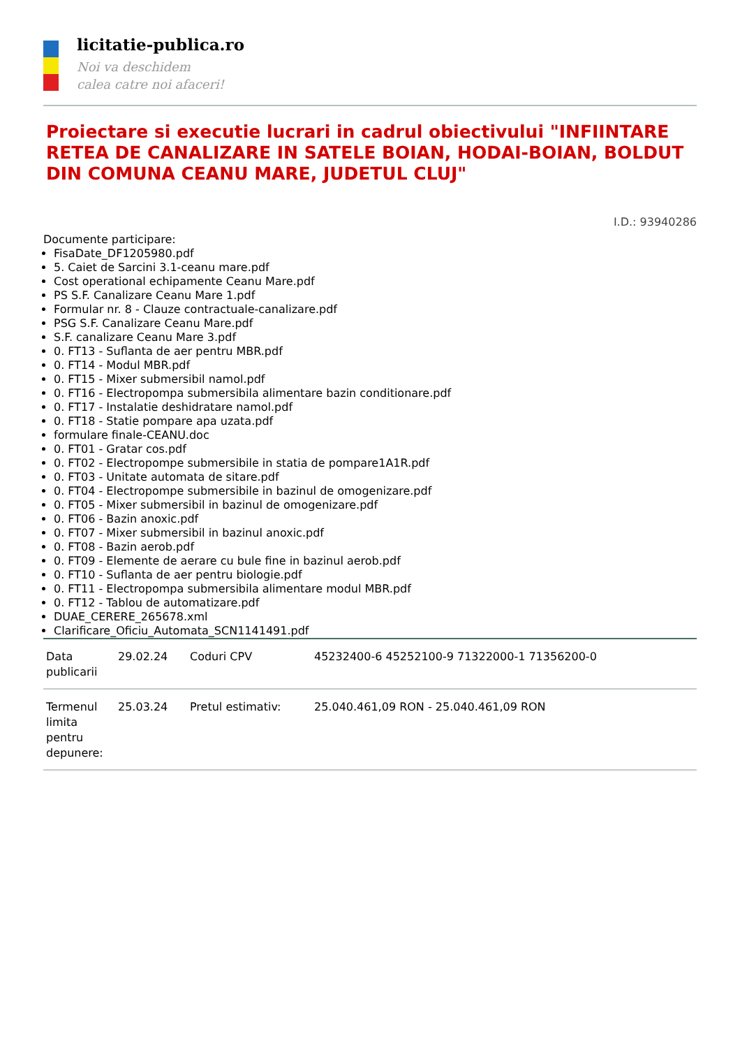licitatie-publica.ro
Noi va deschidem
calea catre noi afaceri!
Proiectare si executie lucrari in cadrul obiectivului "INFIINTARE RETEA DE CANALIZARE IN SATELE BOIAN, HODAI-BOIAN, BOLDUT DIN COMUNA CEANU MARE, JUDETUL CLUJ"
I.D.: 93940286
Documente participare:
FisaDate_DF1205980.pdf
5. Caiet de Sarcini 3.1-ceanu mare.pdf
Cost operational echipamente Ceanu Mare.pdf
PS S.F. Canalizare Ceanu Mare 1.pdf
Formular nr. 8 - Clauze contractuale-canalizare.pdf
PSG S.F. Canalizare Ceanu Mare.pdf
S.F. canalizare Ceanu Mare 3.pdf
0. FT13 - Suflanta de aer pentru MBR.pdf
0. FT14 - Modul MBR.pdf
0. FT15 - Mixer submersibil namol.pdf
0. FT16 - Electropompa submersibila alimentare bazin conditionare.pdf
0. FT17 - Instalatie deshidratare namol.pdf
0. FT18 - Statie pompare apa uzata.pdf
formulare finale-CEANU.doc
0. FT01 - Gratar cos.pdf
0. FT02 - Electropompe submersibile in statia de pompare1A1R.pdf
0. FT03 - Unitate automata de sitare.pdf
0. FT04 - Electropompe submersibile in bazinul de omogenizare.pdf
0. FT05 - Mixer submersibil in bazinul de omogenizare.pdf
0. FT06 - Bazin anoxic.pdf
0. FT07 - Mixer submersibil in bazinul anoxic.pdf
0. FT08 - Bazin aerob.pdf
0. FT09 - Elemente de aerare cu bule fine in bazinul aerob.pdf
0. FT10 - Suflanta de aer pentru biologie.pdf
0. FT11 - Electropompa submersibila alimentare modul MBR.pdf
0. FT12 - Tablou de automatizare.pdf
DUAE_CERERE_265678.xml
Clarificare_Oficiu_Automata_SCN1141491.pdf
| Data publicarii | 29.02.24 | Coduri CPV | 45232400-6 45252100-9 71322000-1 71356200-0 |
| Termenul limita pentru depunere: | 25.03.24 | Pretul estimativ: | 25.040.461,09 RON - 25.040.461,09 RON |